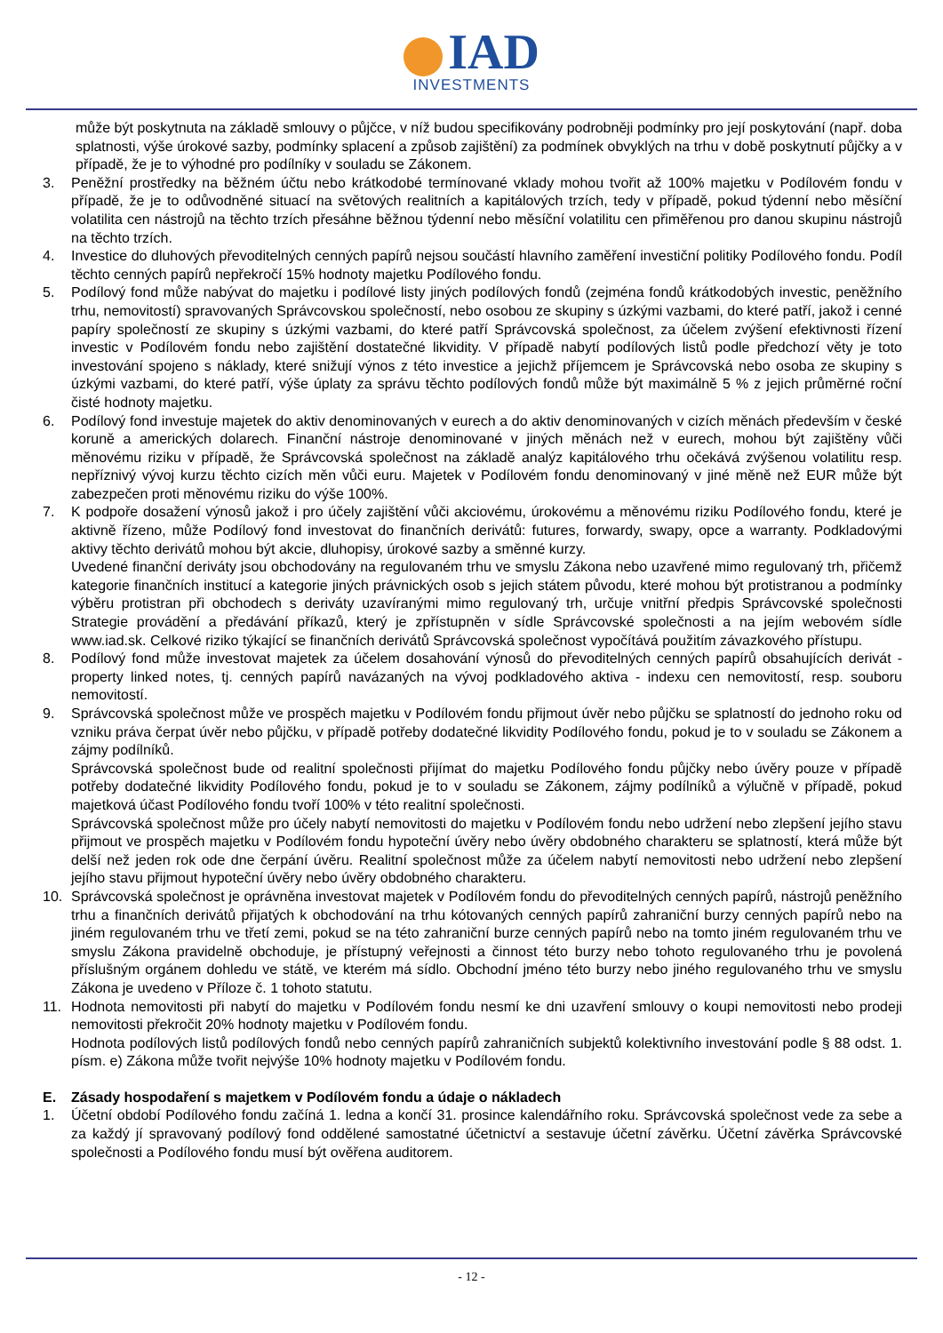IAD
INVESTMENTS
může být poskytnuta na základě smlouvy o půjčce, v níž budou specifikovány podrobněji podmínky pro její poskytování (např. doba splatnosti, výše úrokové sazby, podmínky splacení a způsob zajištění) za podmínek obvyklých na trhu v době poskytnutí půjčky a v případě, že je to výhodné pro podílníky v souladu se Zákonem.
3. Peněžní prostředky na běžném účtu nebo krátkodobé termínované vklady mohou tvořit až 100% majetku v Podílovém fondu v případě, že je to odůvodněné situací na světových realitních a kapitálových trzích, tedy v případě, pokud týdenní nebo měsíční volatilita cen nástrojů na těchto trzích přesáhne běžnou týdenní nebo měsíční volatilitu cen přiměřenou pro danou skupinu nástrojů na těchto trzích.
4. Investice do dluhových převoditelných cenných papírů nejsou součástí hlavního zaměření investiční politiky Podílového fondu. Podíl těchto cenných papírů nepřekročí 15% hodnoty majetku Podílového fondu.
5. Podílový fond může nabývat do majetku i podílové listy jiných podílových fondů (zejména fondů krátkodobých investic, peněžního trhu, nemovitostí) spravovaných Správcovskou společností, nebo osobou ze skupiny s úzkými vazbami, do které patří, jakož i cenné papíry společností ze skupiny s úzkými vazbami, do které patří Správcovská společnost, za účelem zvýšení efektivnosti řízení investic v Podílovém fondu nebo zajištění dostatečné likvidity. V případě nabytí podílových listů podle předchozí věty je toto investování spojeno s náklady, které snižují výnos z této investice a jejichž příjemcem je Správcovská nebo osoba ze skupiny s úzkými vazbami, do které patří, výše úplaty za správu těchto podílových fondů může být maximálně 5 % z jejich průměrné roční čisté hodnoty majetku.
6. Podílový fond investuje majetek do aktiv denominovaných v eurech a do aktiv denominovaných v cizích měnách především v české koruně a amerických dolarech. Finanční nástroje denominované v jiných měnách než v eurech, mohou být zajištěny vůči měnovému riziku v případě, že Správcovská společnost na základě analýz kapitálového trhu očekává zvýšenou volatilitu resp. nepříznivý vývoj kurzu těchto cizích měn vůči euru. Majetek v Podílovém fondu denominovaný v jiné měně než EUR může být zabezpečen proti měnovému riziku do výše 100%.
7. K podpoře dosažení výnosů jakož i pro účely zajištění vůči akciovému, úrokovému a měnovému riziku Podílového fondu, které je aktivně řízeno, může Podílový fond investovat do finančních derivátů: futures, forwardy, swapy, opce a warranty. Podkladovými aktivy těchto derivátů mohou být akcie, dluhopisy, úrokové sazby a směnné kurzy.
Uvedené finanční deriváty jsou obchodovány na regulovaném trhu ve smyslu Zákona nebo uzavřené mimo regulovaný trh, přičemž kategorie finančních institucí a kategorie jiných právnických osob s jejich státem původu, které mohou být protistranou a podmínky výběru protistran při obchodech s deriváty uzavíranými mimo regulovaný trh, určuje vnitřní předpis Správcovské společnosti Strategie provádění a předávání příkazů, který je zpřístupněn v sídle Správcovské společnosti a na jejím webovém sídle www.iad.sk. Celkové riziko týkající se finančních derivátů Správcovská společnost vypočítává použitím závazkového přístupu.
8. Podílový fond může investovat majetek za účelem dosahování výnosů do převoditelných cenných papírů obsahujících derivát - property linked notes, tj. cenných papírů navázaných na vývoj podkladového aktiva - indexu cen nemovitostí, resp. souboru nemovitostí.
9. Správcovská společnost může ve prospěch majetku v Podílovém fondu přijmout úvěr nebo půjčku se splatností do jednoho roku od vzniku práva čerpat úvěr nebo půjčku, v případě potřeby dodatečné likvidity Podílového fondu, pokud je to v souladu se Zákonem a zájmy podílníků.
Správcovská společnost bude od realitní společnosti přijímat do majetku Podílového fondu půjčky nebo úvěry pouze v případě potřeby dodatečné likvidity Podílového fondu, pokud je to v souladu se Zákonem, zájmy podílníků a výlučně v případě, pokud majetková účast Podílového fondu tvoří 100% v této realitní společnosti.
Správcovská společnost může pro účely nabytí nemovitosti do majetku v Podílovém fondu nebo udržení nebo zlepšení jejího stavu přijmout ve prospěch majetku v Podílovém fondu hypoteční úvěry nebo úvěry obdobného charakteru se splatností, která může být delší než jeden rok ode dne čerpání úvěru. Realitní společnost může za účelem nabytí nemovitosti nebo udržení nebo zlepšení jejího stavu přijmout hypoteční úvěry nebo úvěry obdobného charakteru.
10. Správcovská společnost je oprávněna investovat majetek v Podílovém fondu do převoditelných cenných papírů, nástrojů peněžního trhu a finančních derivátů přijatých k obchodování na trhu kótovaných cenných papírů zahraniční burzy cenných papírů nebo na jiném regulovaném trhu ve třetí zemi, pokud se na této zahraniční burze cenných papírů nebo na tomto jiném regulovaném trhu ve smyslu Zákona pravidelně obchoduje, je přístupný veřejnosti a činnost této burzy nebo tohoto regulovaného trhu je povolená příslušným orgánem dohledu ve státě, ve kterém má sídlo. Obchodní jméno této burzy nebo jiného regulovaného trhu ve smyslu Zákona je uvedeno v Příloze č. 1 tohoto statutu.
11. Hodnota nemovitosti při nabytí do majetku v Podílovém fondu nesmí ke dni uzavření smlouvy o koupi nemovitosti nebo prodeji nemovitosti překročit 20% hodnoty majetku v Podílovém fondu.
Hodnota podílových listů podílových fondů nebo cenných papírů zahraničních subjektů kolektivního investování podle § 88 odst. 1. písm. e) Zákona může tvořit nejvýše 10% hodnoty majetku v Podílovém fondu.
E. Zásady hospodaření s majetkem v Podílovém fondu a údaje o nákladech
1. Účetní období Podílového fondu začíná 1. ledna a končí 31. prosince kalendářního roku. Správcovská společnost vede za sebe a za každý jí spravovaný podílový fond oddělené samostatné účetnictví a sestavuje účetní závěrku. Účetní závěrka Správcovské společnosti a Podílového fondu musí být ověřena auditorem.
- 12 -